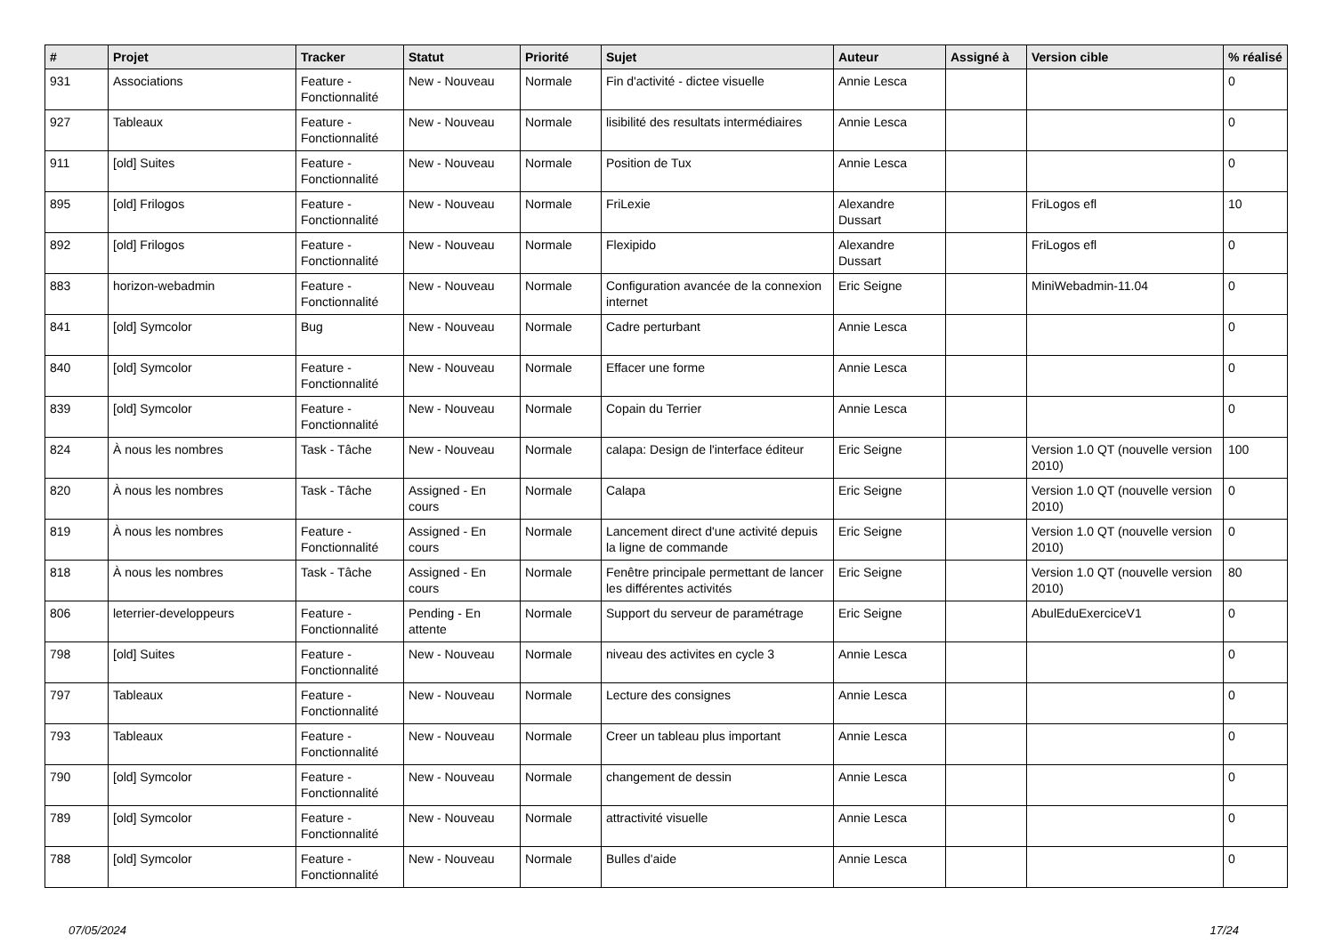| # | Projet | Tracker | Statut | Priorité | Sujet | Auteur | Assigné à | Version cible | % réalisé |
| --- | --- | --- | --- | --- | --- | --- | --- | --- | --- |
| 931 | Associations | Feature - Fonctionnalité | New - Nouveau | Normale | Fin d'activité - dictee visuelle | Annie Lesca | | | 0 |
| 927 | Tableaux | Feature - Fonctionnalité | New - Nouveau | Normale | lisibilité des resultats intermédiaires | Annie Lesca | | | 0 |
| 911 | [old] Suites | Feature - Fonctionnalité | New - Nouveau | Normale | Position de Tux | Annie Lesca | | | 0 |
| 895 | [old] Frilogos | Feature - Fonctionnalité | New - Nouveau | Normale | FriLexie | Alexandre Dussart | | FriLogos efl | 10 |
| 892 | [old] Frilogos | Feature - Fonctionnalité | New - Nouveau | Normale | Flexipido | Alexandre Dussart | | FriLogos efl | 0 |
| 883 | horizon-webadmin | Feature - Fonctionnalité | New - Nouveau | Normale | Configuration avancée de la connexion internet | Eric Seigne | | MiniWebadmin-11.04 | 0 |
| 841 | [old] Symcolor | Bug | New - Nouveau | Normale | Cadre perturbant | Annie Lesca | | | 0 |
| 840 | [old] Symcolor | Feature - Fonctionnalité | New - Nouveau | Normale | Effacer une forme | Annie Lesca | | | 0 |
| 839 | [old] Symcolor | Feature - Fonctionnalité | New - Nouveau | Normale | Copain du Terrier | Annie Lesca | | | 0 |
| 824 | À nous les nombres | Task - Tâche | New - Nouveau | Normale | calapa: Design de l'interface éditeur | Eric Seigne | | Version 1.0 QT (nouvelle version 2010) | 100 |
| 820 | À nous les nombres | Task - Tâche | Assigned - En cours | Normale | Calapa | Eric Seigne | | Version 1.0 QT (nouvelle version 2010) | 0 |
| 819 | À nous les nombres | Feature - Fonctionnalité | Assigned - En cours | Normale | Lancement direct d'une activité depuis la ligne de commande | Eric Seigne | | Version 1.0 QT (nouvelle version 2010) | 0 |
| 818 | À nous les nombres | Task - Tâche | Assigned - En cours | Normale | Fenêtre principale permettant de lancer les différentes activités | Eric Seigne | | Version 1.0 QT (nouvelle version 2010) | 80 |
| 806 | leterrier-developpeurs | Feature - Fonctionnalité | Pending - En attente | Normale | Support du serveur de paramétrage | Eric Seigne | | AbulEduExerciceV1 | 0 |
| 798 | [old] Suites | Feature - Fonctionnalité | New - Nouveau | Normale | niveau des activites en cycle 3 | Annie Lesca | | | 0 |
| 797 | Tableaux | Feature - Fonctionnalité | New - Nouveau | Normale | Lecture des consignes | Annie Lesca | | | 0 |
| 793 | Tableaux | Feature - Fonctionnalité | New - Nouveau | Normale | Creer un tableau plus important | Annie Lesca | | | 0 |
| 790 | [old] Symcolor | Feature - Fonctionnalité | New - Nouveau | Normale | changement de dessin | Annie Lesca | | | 0 |
| 789 | [old] Symcolor | Feature - Fonctionnalité | New - Nouveau | Normale | attractivité visuelle | Annie Lesca | | | 0 |
| 788 | [old] Symcolor | Feature - Fonctionnalité | New - Nouveau | Normale | Bulles d'aide | Annie Lesca | | | 0 |
07/05/2024 17/24